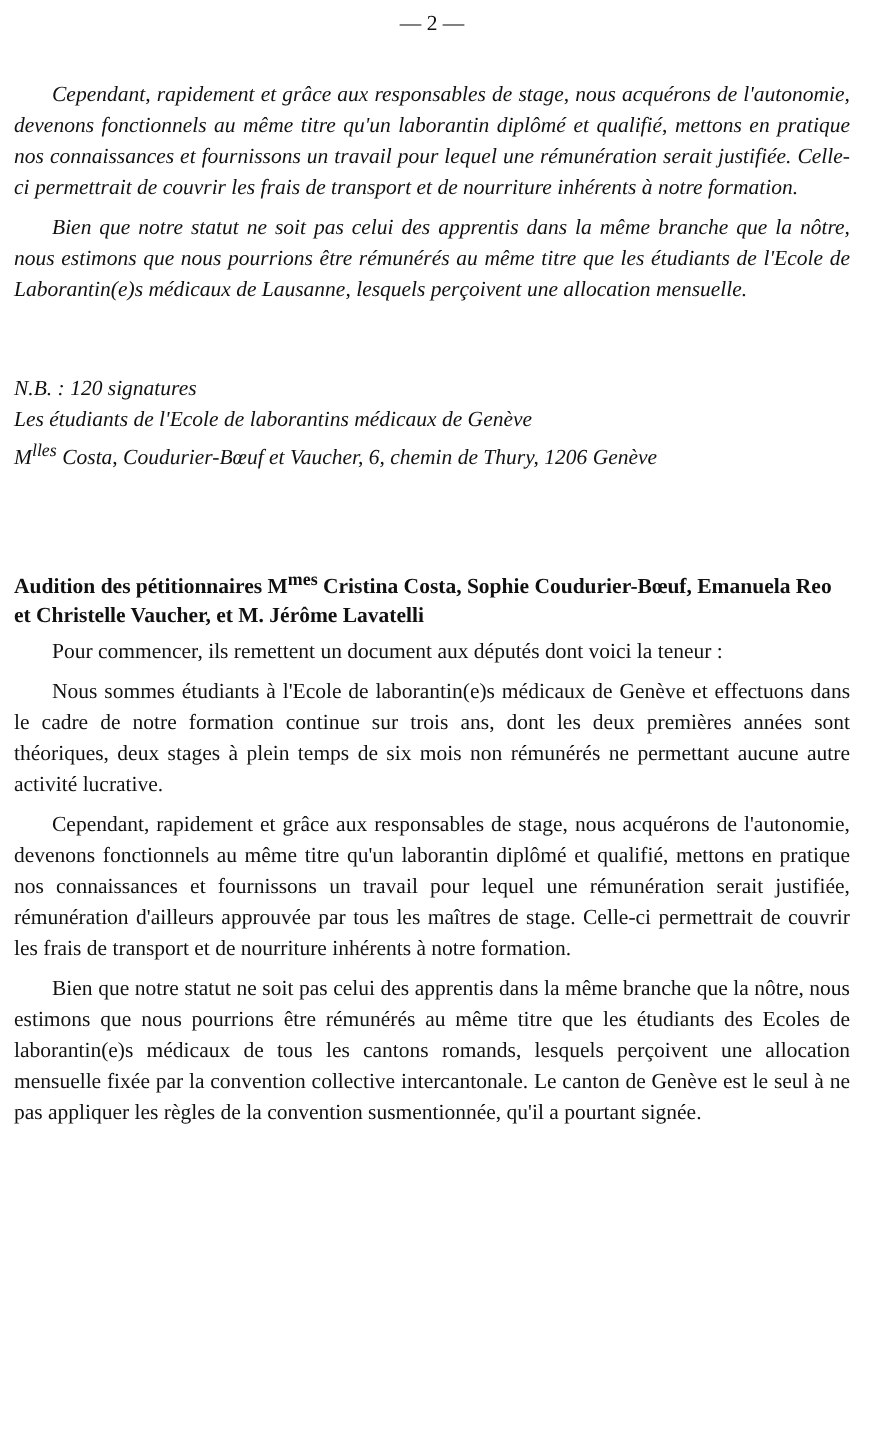— 2 —
Cependant, rapidement et grâce aux responsables de stage, nous acquérons de l'autonomie, devenons fonctionnels au même titre qu'un laborantin diplômé et qualifié, mettons en pratique nos connaissances et fournissons un travail pour lequel une rémunération serait justifiée. Celle-ci permettrait de couvrir les frais de transport et de nourriture inhérents à notre formation.
Bien que notre statut ne soit pas celui des apprentis dans la même branche que la nôtre, nous estimons que nous pourrions être rémunérés au même titre que les étudiants de l'Ecole de Laborantin(e)s médicaux de Lausanne, lesquels perçoivent une allocation mensuelle.
N.B. : 120 signatures
Les étudiants de l'Ecole de laborantins médicaux de Genève
M<sup>lles</sup> Costa, Coudurier-Bœuf et Vaucher, 6, chemin de Thury, 1206 Genève
Audition des pétitionnaires M<sup>mes</sup> Cristina Costa, Sophie Coudurier-Bœuf, Emanuela Reo et Christelle Vaucher, et M. Jérôme Lavatelli
Pour commencer, ils remettent un document aux députés dont voici la teneur :
Nous sommes étudiants à l'Ecole de laborantin(e)s médicaux de Genève et effectuons dans le cadre de notre formation continue sur trois ans, dont les deux premières années sont théoriques, deux stages à plein temps de six mois non rémunérés ne permettant aucune autre activité lucrative.
Cependant, rapidement et grâce aux responsables de stage, nous acquérons de l'autonomie, devenons fonctionnels au même titre qu'un laborantin diplômé et qualifié, mettons en pratique nos connaissances et fournissons un travail pour lequel une rémunération serait justifiée, rémunération d'ailleurs approuvée par tous les maîtres de stage. Celle-ci permettrait de couvrir les frais de transport et de nourriture inhérents à notre formation.
Bien que notre statut ne soit pas celui des apprentis dans la même branche que la nôtre, nous estimons que nous pourrions être rémunérés au même titre que les étudiants des Ecoles de laborantin(e)s médicaux de tous les cantons romands, lesquels perçoivent une allocation mensuelle fixée par la convention collective intercantonale. Le canton de Genève est le seul à ne pas appliquer les règles de la convention susmentionnée, qu'il a pourtant signée.